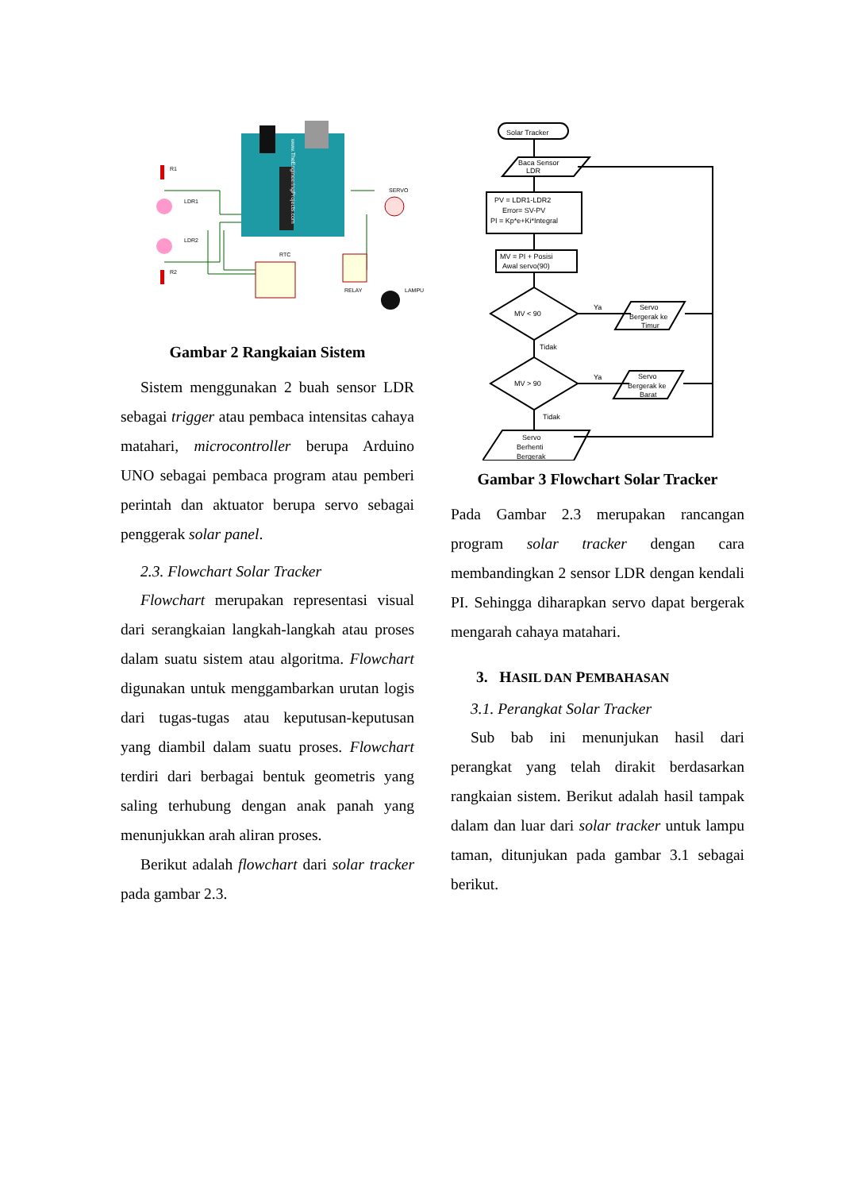www.TheEngineeringProjects.com
R1
LDR1
LDR2
R2
RTC
RELAY
SERVO
LAMPU
Gambar 2 Rangkaian Sistem
Sistem menggunakan 2 buah sensor LDR sebagai trigger atau pembaca intensitas cahaya matahari, microcontroller berupa Arduino UNO sebagai pembaca program atau pemberi perintah dan aktuator berupa servo sebagai penggerak solar panel.
2.3. Flowchart Solar Tracker
Flowchart merupakan representasi visual dari serangkaian langkah-langkah atau proses dalam suatu sistem atau algoritma. Flowchart digunakan untuk menggambarkan urutan logis dari tugas-tugas atau keputusan-keputusan yang diambil dalam suatu proses. Flowchart terdiri dari berbagai bentuk geometris yang saling terhubung dengan anak panah yang menunjukkan arah aliran proses.
Berikut adalah flowchart dari solar tracker pada gambar 2.3.
Solar Tracker
Baca Sensor
LDR
PV = LDR1-LDR2
Error= SV-PV
PI = Kp*e+Ki*Integral
MV = PI + Posisi
Awal servo(90)
MV < 90
MV > 90
Ya
Ya
Tidak
Tidak
Servo
Bergerak ke
Timur
Servo
Bergerak ke
Barat
Servo
Berhenti
Bergerak
Gambar 3 Flowchart Solar Tracker
Pada Gambar 2.3 merupakan rancangan program solar tracker dengan cara membandingkan 2 sensor LDR dengan kendali PI. Sehingga diharapkan servo dapat bergerak mengarah cahaya matahari.
3. HASIL DAN PEMBAHASAN
3.1. Perangkat Solar Tracker
Sub bab ini menunjukan hasil dari perangkat yang telah dirakit berdasarkan rangkaian sistem. Berikut adalah hasil tampak dalam dan luar dari solar tracker untuk lampu taman, ditunjukan pada gambar 3.1 sebagai berikut.